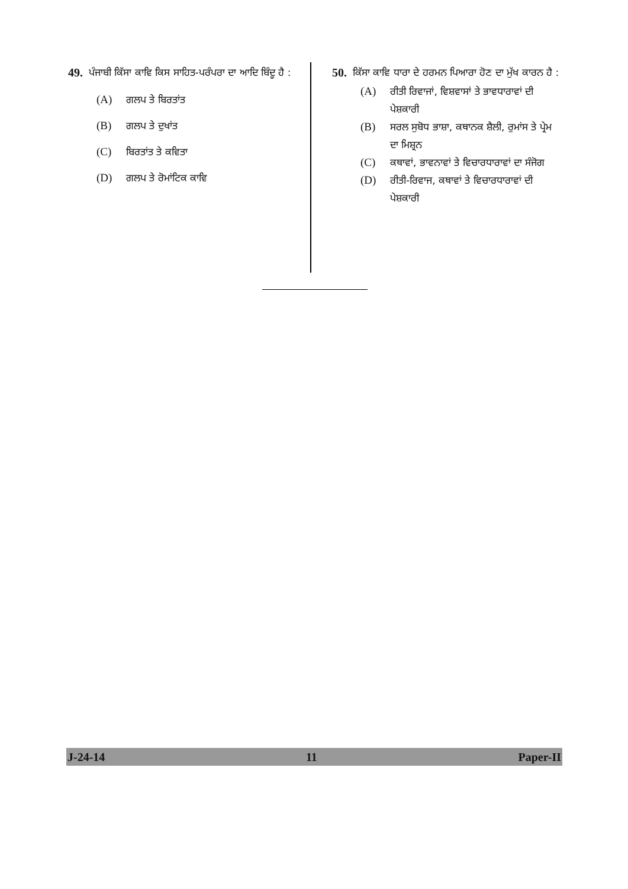49. ਪੰਜਾਬੀ ਕਿੱਸਾ ਕਾਵਿ ਕਿਸ ਸਾਹਿਤ-ਪਰੰਪਰਾ ਦਾ ਆਦਿ ਬਿੰਦੂ ਹੈ :
(A) ਗਲਪ ਤੇ ਬਿਰਤਾਂਤ
(B) ਗਲਪ ਤੇ ਦੁਖਾਂਤ
(C) ਬਿਰਤਾਂਤ ਤੇ ਕਵਿਤਾ
(D) ਗਲਪ ਤੇ ਰੋਮਾਂਟਿਕ ਕਾਵਿ
50. ਕਿੱਸਾ ਕਾਵਿ ਧਾਰਾ ਦੇ ਹਰਮਨ ਪਿਆਰਾ ਹੋਣ ਦਾ ਮੁੱਖ ਕਾਰਨ ਹੈ :
(A) ਰੀਤੀ ਰਿਵਾਜਾਂ, ਵਿਸ਼ਵਾਸਾਂ ਤੇ ਭਾਵਧਾਰਾਵਾਂ ਦੀ ਪੇਸ਼ਕਾਰੀ
(B) ਸਰਲ ਸੁਬੋਧ ਭਾਸ਼ਾ, ਕਥਾਨਕ ਸ਼ੈਲੀ, ਰੁਮਾਂਸ ਤੇ ਪ੍ਰੇਮ ਦਾ ਮਿਸ਼੍ਰਨ
(C) ਕਥਾਵਾਂ, ਭਾਵਨਾਵਾਂ ਤੇ ਵਿਚਾਰਧਾਰਾਵਾਂ ਦਾ ਸੰਜੋਗ
(D) ਰੀਤੀ-ਰਿਵਾਜ, ਕਥਾਵਾਂ ਤੇ ਵਿਚਾਰਧਾਰਾਵਾਂ ਦੀ ਪੇਸ਼ਕਾਰੀ
J-24-14 11 Paper-II